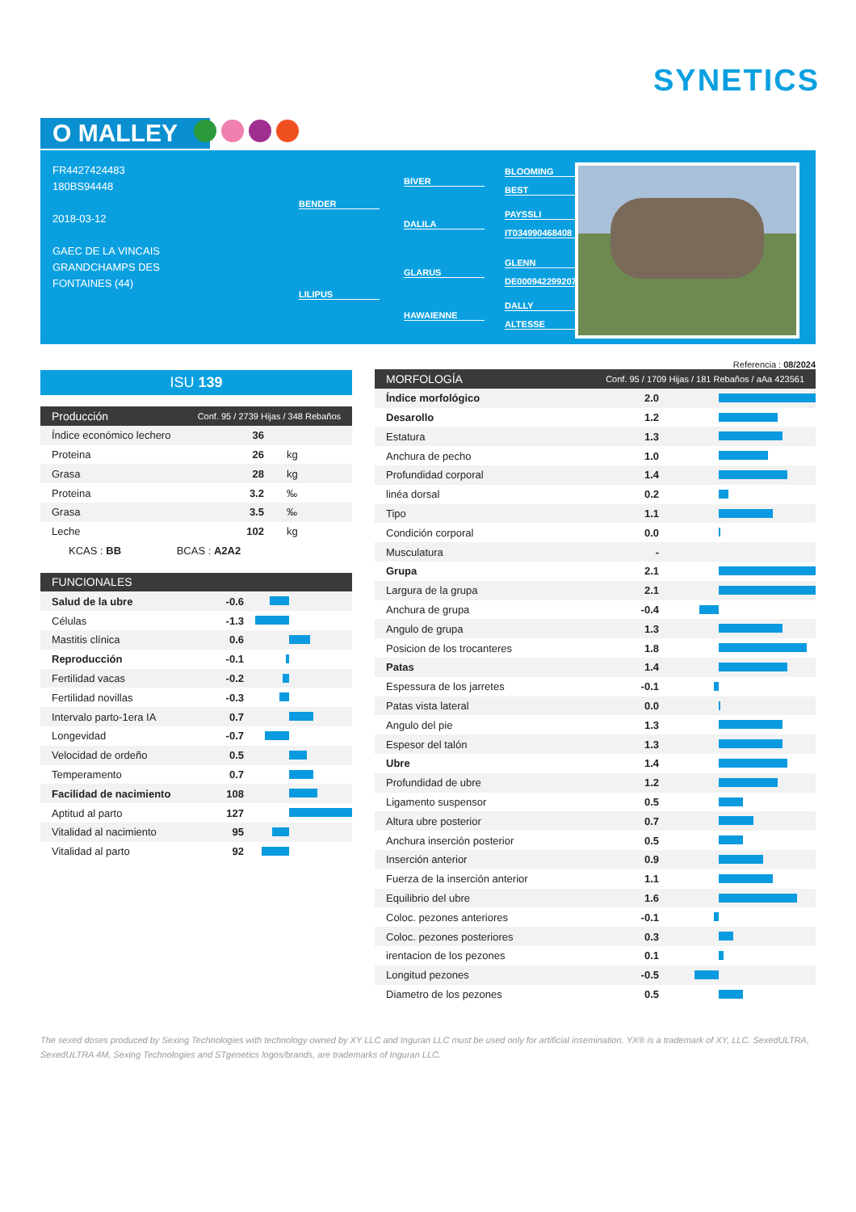SYNETICS
O MALLEY
FR4427424483
180BS94448
2018-03-12
GAEC DE LA VINCAIS
GRANDCHAMPS DES
FONTAINES (44)
BENDER
LILIPUS
BIVER
DALILA
GLARUS
HAWAIENNE
BLOOMING
BEST
PAYSSLI
IT034990468408
GLENN
DE000942299207
DALLY
ALTESSE
ISU 139
| Producción | Conf. 95 / 2739 Hijas / 348 Rebaños | |
| Índice económico lechero | 36 | |
| Proteina | 26 | kg |
| Grasa | 28 | kg |
| Proteina | 3.2 | ‰ |
| Grasa | 3.5 | ‰ |
| Leche | 102 | kg |
KCAS : BB BCAS : A2A2
| FUNCIONALES | | |
| Salud de la ubre | -0.6 | |
| Células | -1.3 | |
| Mastitis clínica | 0.6 | |
| Reproducción | -0.1 | |
| Fertilidad vacas | -0.2 | |
| Fertilidad novillas | -0.3 | |
| Intervalo parto-1era IA | 0.7 | |
| Longevidad | -0.7 | |
| Velocidad de ordeño | 0.5 | |
| Temperamento | 0.7 | |
| Facilidad de nacimiento | 108 | |
| Aptitud al parto | 127 | |
| Vitalidad al nacimiento | 95 | |
| Vitalidad al parto | 92 | |
Referencia : 08/2024
| MORFOLOGÍA | Conf. 95 / 1709 Hijas / 181 Rebaños / aAa 423561 | |
| Índice morfológico | 2.0 | |
| Desarollo | 1.2 | |
| Estatura | 1.3 | |
| Anchura de pecho | 1.0 | |
| Profundidad corporal | 1.4 | |
| linéa dorsal | 0.2 | |
| Tipo | 1.1 | |
| Condición corporal | 0.0 | |
| Musculatura | - | |
| Grupa | 2.1 | |
| Largura de la grupa | 2.1 | |
| Anchura de grupa | -0.4 | |
| Angulo de grupa | 1.3 | |
| Posicion de los trocanteres | 1.8 | |
| Patas | 1.4 | |
| Espessura de los jarretes | -0.1 | |
| Patas vista lateral | 0.0 | |
| Angulo del pie | 1.3 | |
| Espesor del talón | 1.3 | |
| Ubre | 1.4 | |
| Profundidad de ubre | 1.2 | |
| Ligamento suspensor | 0.5 | |
| Altura ubre posterior | 0.7 | |
| Anchura inserción posterior | 0.5 | |
| Inserción anterior | 0.9 | |
| Fuerza de la inserción anterior | 1.1 | |
| Equilibrio del ubre | 1.6 | |
| Coloc. pezones anteriores | -0.1 | |
| Coloc. pezones posteriores | 0.3 | |
| irentacion de los pezones | 0.1 | |
| Longitud pezones | -0.5 | |
| Diametro de los pezones | 0.5 | |
The sexed doses produced by Sexing Technologies with technology owned by XY LLC and Inguran LLC must be used only for artificial insemination. YX® is a trademark of XY, LLC. SexedULTRA, SexedULTRA 4M, Sexing Technologies and STgenetics logos/brands, are trademarks of Inguran LLC.